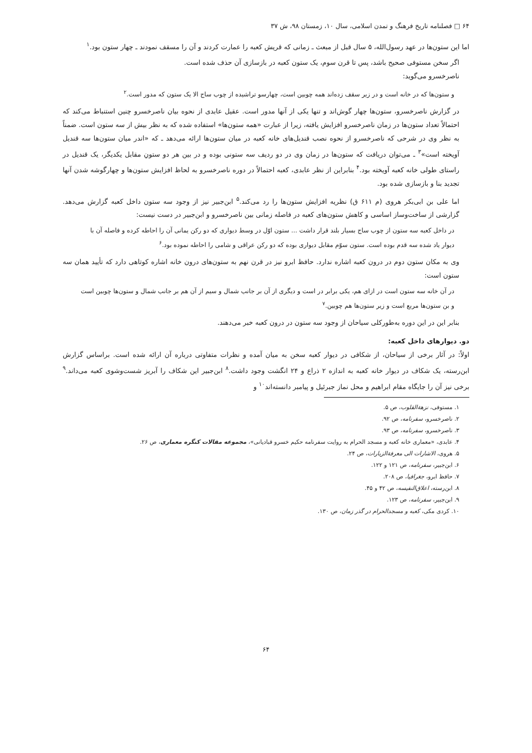۶۴ □ فصلنامه تاریخ فرهنگ و تمدن اسلامی، سال ۱۰، زمستان ۹۸، ش ۳۷
اما این ستون‌ها در عهد رسول‌الله، ۵ سال قبل از مبعث ـ زمانی که قریش کعبه را عمارت کردند و آن را مسقف نمودند ـ چهار ستون بود.<sup>۱</sup>
اگر سخن مستوفی صحیح باشد، پس تا قرن سوم، یک ستون کعبه در بازسازی آن حذف شده است.
ناصرخسرو می‌گوید:
و ستون‌ها که در خانه است و در زیر سقف زده‌اند همه چوبین است، چهارسو تراشیده از چوب ساج الا یک ستون که مدور است.<sup>۲</sup>
در گزارش ناصرخسرو، ستون‌ها چهار گوش‌اند و تنها یکی از آنها مدور است. عقیل عابدی از نحوه بیان ناصرخسرو چنین استنباط می‌کند که احتمالاً تعداد ستون‌ها در زمان ناصرخسرو افزایش یافته، زیرا از عبارت «همه ستون‌ها» استفاده شده که به نظر بیش از سه ستون است. ضمناً به نظر وی در شرحی که ناصرخسرو از نحوه نصب قندیل‌های خانه کعبه در میان ستون‌ها ارائه می‌دهد ـ که «اندر میان ستون‌ها سه قندیل آویخته است»<sup>۳</sup> ـ می‌توان دریافت که ستون‌ها در زمان وی در دو ردیف سه ستونی بوده و در بین هر دو ستونِ مقابل یکدیگر، یک قندیل در راستای طولی خانه کعبه آویخته بود.<sup>۴</sup> بنابراین از نظر عابدی، کعبه احتمالاً در دوره ناصرخسرو به لحاظ افزایش ستون‌ها و چهارگوشه شدن آنها تجدید بنا و بازسازی شده بود.
اما علی بن ابی‌بکر هروی (م ۶۱۱ ق) نظریه افزایش ستون‌ها را رد می‌کند.<sup>۵</sup> ابن‌جبیر نیز از وجود سه ستون داخل کعبه گزارش می‌دهد. گزارشی از ساخت‌وساز اساسی و کاهش ستون‌های کعبه در فاصله زمانی بین ناصرخسرو و ابن‌جبیر در دست نیست:
در داخل کعبه سه ستون از چوب ساج بسیار بلند قرار داشت ... ستون اوّل در وسط دیواری که دو رکن یمانی آن را احاطه کرده و فاصله آن با دیوار یاد شده سه قدم بوده است. ستون سوّم مقابل دیواری بوده که دو رکن عراقی و شامی را احاطه نموده بود.<sup>۶</sup>
وی به مکان ستون دوم در درون کعبه اشاره ندارد. حافظ ابرو نیز در قرن نهم به ستون‌های درون خانه اشاره کوتاهی دارد که تأیید همان سه ستون است:
در آن خانه سه ستون است در ازای هم، یکی برابر در است و دیگری از آن بر جانب شمال و سیم از آن هم بر جانب شمال و ستون‌ها چوبین است و بن ستون‌ها مربع است و زیر ستون‌ها هم چوبین.<sup>۷</sup>
بنابر این در این دوره به‌طورکلی سیاحان از وجود سه ستون در درون کعبه خبر می‌دهند.
دو. دیوارهای داخل کعبه:
اولاً: در آثار برخی از سیاحان، از شکافی در دیوار کعبه سخن به میان آمده و نظرات متفاوتی درباره آن ارائه شده است. براساس گزارش ابن‌رسته، یک شکاف در دیوار خانه کعبه به اندازه ۲ ذراع و ۲۴ انگشت وجود داشت.<sup>۸</sup> ابن‌جبیر این شکاف را آبریز شست‌وشوی کعبه می‌داند.<sup>۹</sup> برخی نیز آن را جایگاه مقام ابراهیم و محل نماز جبرئیل و پیامبر دانسته‌اند<sup>۱۰</sup> و
۱. مستوفی، نزهة‌القلوب، ص ۵.
۲. ناصرخسرو، سفرنامه، ص ۹۲.
۳. ناصرخسرو، سفرنامه، ص ۹۳.
۴. عابدی، «معماری خانه کعبه و مسجد الحرام به روایت سفرنامه حکیم خسرو قبادیانی»، مجموعه مقالات کنگره معماری، ص ۲۶.
۵. هروی، الاشارات الی معرفة‌الزیارات، ص ۲۴.
۶. ابن‌جبیر، سفرنامه، ص ۱۲۱ و ۱۲۲.
۷. حافظ ابرو، جغرافیا، ص ۲۰۸.
۸. ابن‌رسته، اعلاق‌النفیسه، ص ۴۲ و ۴۵.
۹. ابن‌جبیر، سفرنامه، ص ۱۲۳.
۱۰. کردی مکی، کعبه و مسجدالحرام در گذر زمان، ص ۱۳۰.
۶۴